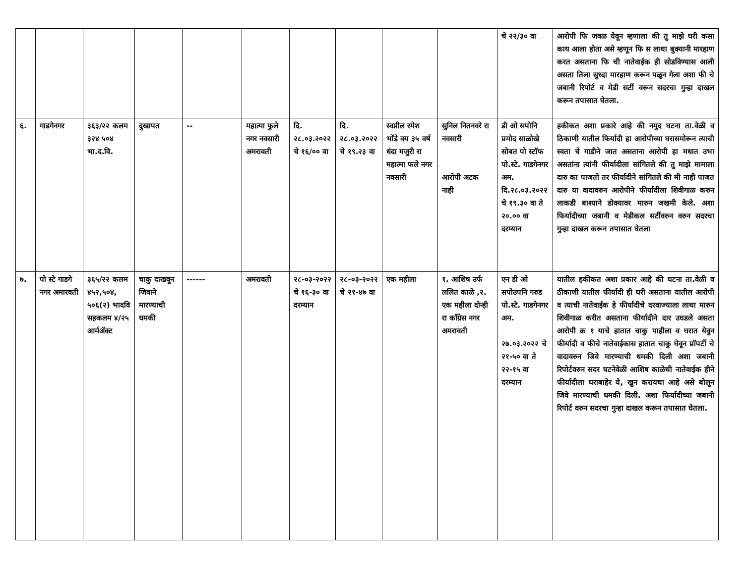| | | | | | | | | | | चे २२/३० वा | आरोपी फि जवळ येवून म्हणाला की तु माझे घरी कसा काय आला होता असे म्हणून फि स लाथा बुक्यानी मारहाण करत असताना फि ची नातेवाईक ही सोडविण्यास आली असता तिला सुध्दा मारहाण करून पळुन गेला अशा फी चे जबानी रिपोर्ट व मेडी सर्टी वरून सदरचा गुन्हा दाखल करून तपासात घेतला. |
| ६. | गाडगेनगर | ३६३/२२ कलम ३२४ ५०४ भा.द.वि. | दुखापत | -- | महात्मा फुले नगर नवसारी अमरावती | दि. २८.०३.२०२२ चे १६/०० वा | दि. २८.०३.२०२२ चे १९.२३ वा | स्वप्नील रमेश भोंडे वय ३५ वर्ष धंदा मजुरी रा महात्मा फले नगर नवसारी | सुनिल नितनवरे रा नवसारी आरोपी अटक नाही | डी ओ सपोनि प्रमोद साळोखे सोबत पो स्टॉफ पो.स्टे. गाडगेनगर अम. दि.२८.०३.२०२२ चे १९.३० वा ते २०.०० वा दरम्यान | हकीकत अशा प्रकारे आहे की नमुद घटना ता.वेळी व ठिकाणी यातील फिर्यादी हा आरोपीच्या घरासमोरून त्याची स्वता चे गाडीने जात असताना आरोपी हा मधात उभा असतांना त्यांनी फीर्यादीला सांगितले की तु माझे मामाला दारु का पाजतो तर फीर्यादीने सांगितले की मी नाही पाजत दारु या वादावरुन आरोपीने फीर्यादीला शिवीगाळ करुन लाकडी बाश्याने डोक्यावर मारुन जखमी केले. अशा फिर्यादीच्या जबानी व मेडीकल सर्टीवरुन वरुन सदरचा गुन्हा दाखल करून तपासात घेतला |
| ७. | पो स्टे गाडगे नगर अमारवती | ३६५/२२ कलम ४५२,५०४, ५०६(२) भादवि सहकलम ४/२५ आर्मॲक्ट | चाकु दाखवून जिवाने मारण्याची धमकी | ------ | अमरावती | २८-०३-२०२२ चे १६-३० वा दरम्यान | २८-०३-२०२२ चे २१-४७ वा | एक महीला | १. आशिष उर्फ ललित काळे ,२. एक महीला दोन्ही रा काँग्रेस नगर अमरावती | एन डी ओ सपोउपनि गरुड पो.स्टे. गाडगेनगर अम. २७.०३.२०२२ चे २१-५० वा ते २२-१५ वा दरम्यान | यातील हकीकत अशा प्रकार आहे की घटना ता.वेळी व ठीकाणी यातील फीर्यादी ही घरी असताना यातील आरोपी व त्याची नातेवाईक हे फीर्यादीचे दरवाज्याला लाथा मारुन शिवीगाळ करीत असताना फीर्यादीने दार उघडले असता आरोपी क्र १ याचे हातात चाकु पाहीला व घरात येवुन फीर्यादी व फीचे नातेवाईकास हातात चाकु घेवून प्रॉपर्टी चे वादावरुन जिवे मारण्याची धमकी दिली अशा जबानी रिपोर्टवरुन सदर घटनेवेळी आशिष काळेची नातेवाईक हीने फीर्यादीला घराबाहेर ये, खुन करायचा आहे असे बोलून जिवे मारण्याची धमकी दिली. अशा फिर्यादीच्या जबानी रिपोर्ट वरुन सदरचा गुन्हा दाखल करून तपासात घेतला. |